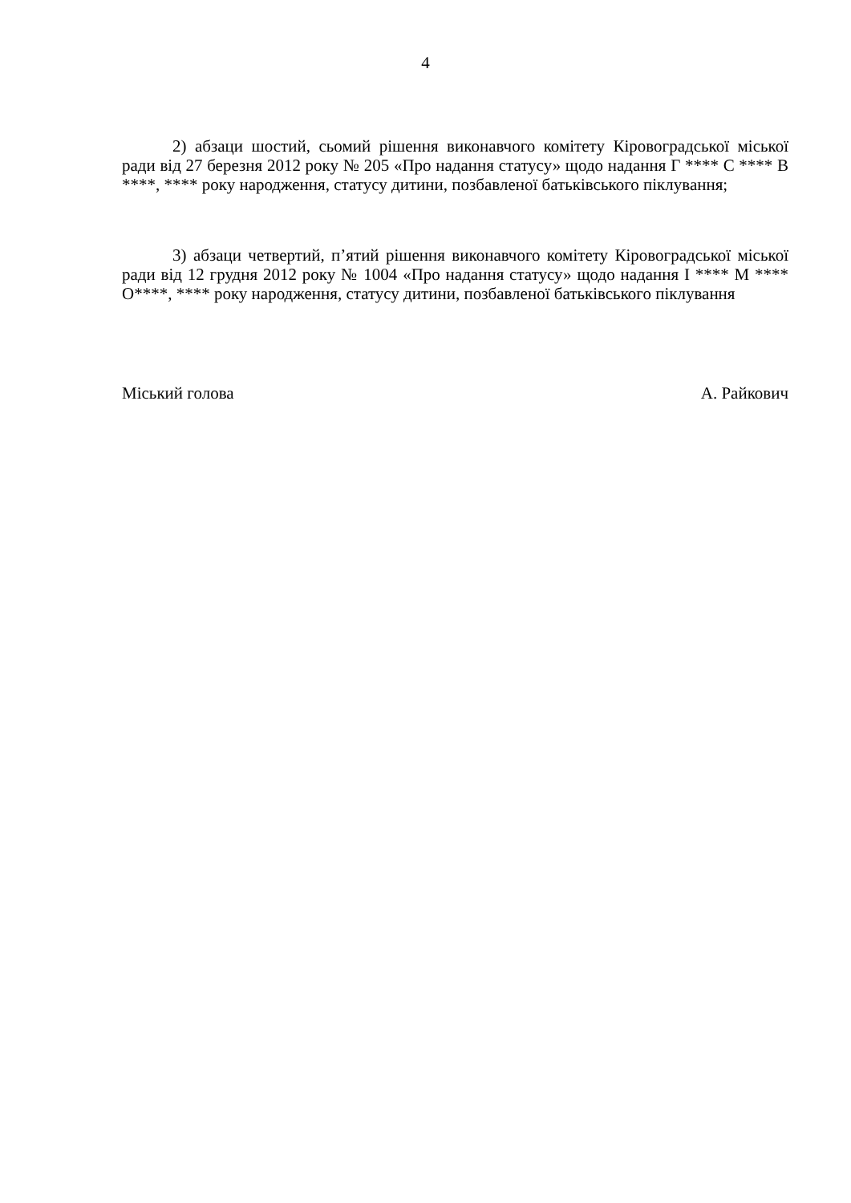4
2) абзаци шостий, сьомий рішення виконавчого комітету Кіровоградської міської ради від 27 березня 2012 року № 205 «Про надання статусу» щодо надання Г **** С **** В ****, **** року народження, статусу дитини, позбавленої батьківського піклування;
3) абзаци четвертий, п’ятий рішення виконавчого комітету Кіровоградської міської ради від 12 грудня 2012 року № 1004 «Про надання статусу» щодо надання І **** М **** О****, **** року народження, статусу дитини, позбавленої батьківського піклування
Міський голова А. Райкович